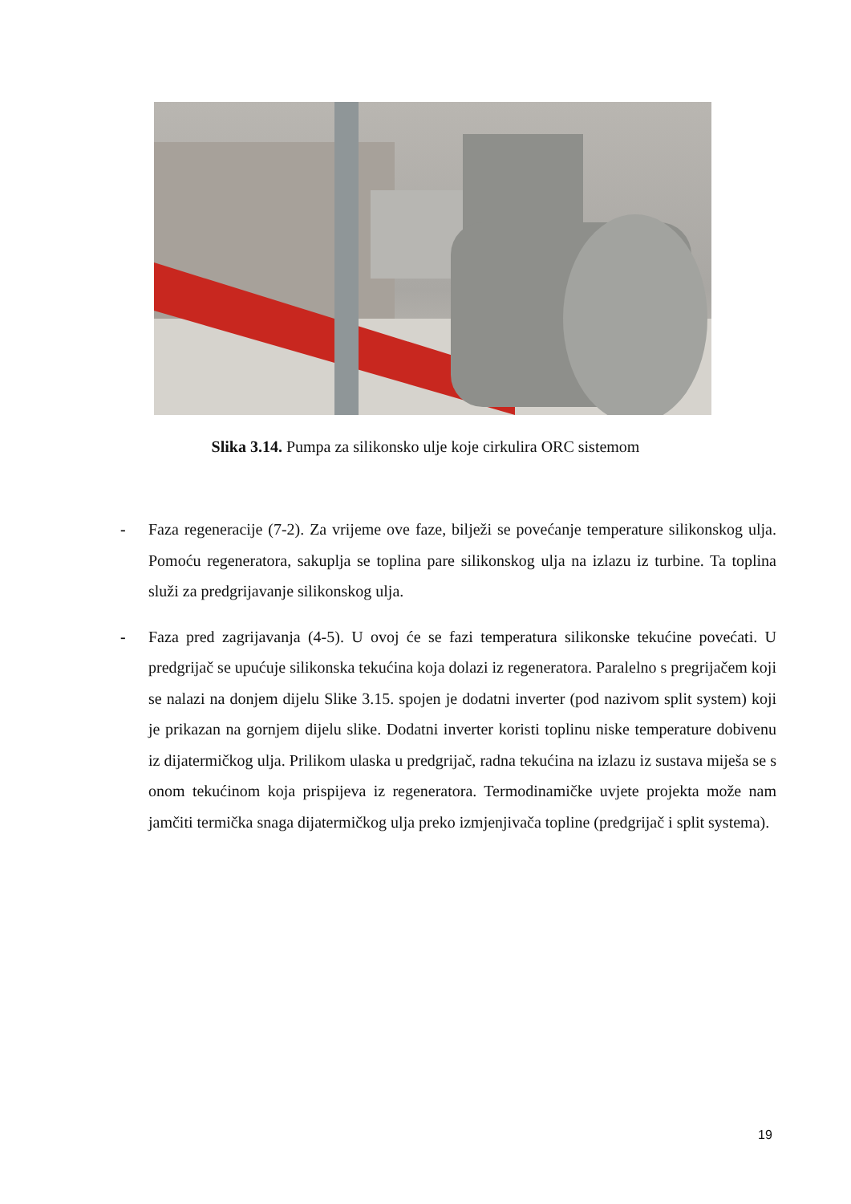Slika 3.14. Pumpa za silikonsko ulje koje cirkulira ORC sistemom
- Faza regeneracije (7-2). Za vrijeme ove faze, bilježi se povećanje temperature silikonskog ulja. Pomoću regeneratora, sakuplja se toplina pare silikonskog ulja na izlazu iz turbine. Ta toplina služi za predgrijavanje silikonskog ulja.
- Faza pred zagrijavanja (4-5). U ovoj će se fazi temperatura silikonske tekućine povećati. U predgrijač se upućuje silikonska tekućina koja dolazi iz regeneratora. Paralelno s pregrijačem koji se nalazi na donjem dijelu Slike 3.15. spojen je dodatni inverter (pod nazivom split system) koji je prikazan na gornjem dijelu slike. Dodatni inverter koristi toplinu niske temperature dobivenu iz dijatermičkog ulja. Prilikom ulaska u predgrijač, radna tekućina na izlazu iz sustava miješa se s onom tekućinom koja prispijeva iz regeneratora. Termodinamičke uvjete projekta može nam jamčiti termička snaga dijatermičkog ulja preko izmjenjivača topline (predgrijač i split systema).
19